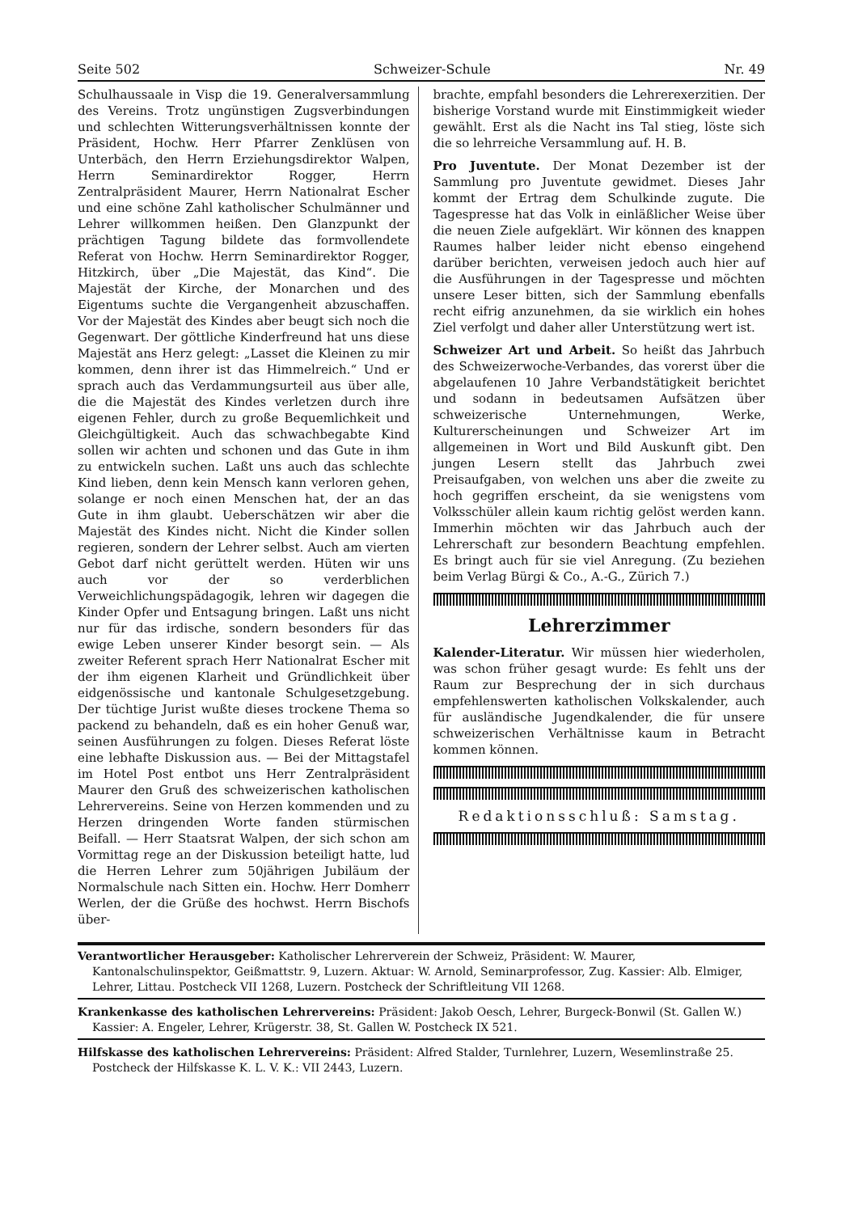Seite 502 Schweizer-Schule Nr. 49
Schulhaussaale in Visp die 19. Generalversammlung des Vereins. Trotz ungünstigen Zugsverbindungen und schlechten Witterungsverhältnissen konnte der Präsident, Hochw. Herr Pfarrer Zenklüsen von Unterbäch, den Herrn Erziehungsdirektor Walpen, Herrn Seminardirektor Rogger, Herrn Zentralpräsident Maurer, Herrn Nationalrat Escher und eine schöne Zahl katholischer Schulmänner und Lehrer willkommen heißen. Den Glanzpunkt der prächtigen Tagung bildete das formvollendete Referat von Hochw. Herrn Seminardirektor Rogger, Hitzkirch, über „Die Majestät, das Kind“. Die Majestät der Kirche, der Monarchen und des Eigentums suchte die Vergangenheit abzuschaffen. Vor der Majestät des Kindes aber beugt sich noch die Gegenwart. Der göttliche Kinderfreund hat uns diese Majestät ans Herz gelegt: „Lasset die Kleinen zu mir kommen, denn ihrer ist das Himmelreich.“ Und er sprach auch das Verdammungsurteil aus über alle, die die Majestät des Kindes verletzen durch ihre eigenen Fehler, durch zu große Bequemlichkeit und Gleichgültigkeit. Auch das schwachbegabte Kind sollen wir achten und schonen und das Gute in ihm zu entwickeln suchen. Laßt uns auch das schlechte Kind lieben, denn kein Mensch kann verloren gehen, solange er noch einen Menschen hat, der an das Gute in ihm glaubt. Ueberschätzen wir aber die Majestät des Kindes nicht. Nicht die Kinder sollen regieren, sondern der Lehrer selbst. Auch am vierten Gebot darf nicht gerüttelt werden. Hüten wir uns auch vor der so verderblichen Verweichlichungspädagogik, lehren wir dagegen die Kinder Opfer und Entsagung bringen. Laßt uns nicht nur für das irdische, sondern besonders für das ewige Leben unserer Kinder besorgt sein. — Als zweiter Referent sprach Herr Nationalrat Escher mit der ihm eigenen Klarheit und Gründlichkeit über eidgenössische und kantonale Schulgesetzgebung. Der tüchtige Jurist wußte dieses trockene Thema so packend zu behandeln, daß es ein hoher Genuß war, seinen Ausführungen zu folgen. Dieses Referat löste eine lebhafte Diskussion aus. — Bei der Mittagstafel im Hotel Post entbot uns Herr Zentralpräsident Maurer den Gruß des schweizerischen katholischen Lehrervereins. Seine von Herzen kommenden und zu Herzen dringenden Worte fanden stürmischen Beifall. — Herr Staatsrat Walpen, der sich schon am Vormittag rege an der Diskussion beteiligt hatte, lud die Herren Lehrer zum 50jährigen Jubiläum der Normalschule nach Sitten ein. Hochw. Herr Domherr Werlen, der die Grüße des hochwst. Herrn Bischofs über-
brachte, empfahl besonders die Lehrerexerzitien. Der bisherige Vorstand wurde mit Einstimmigkeit wieder gewählt. Erst als die Nacht ins Tal stieg, löste sich die so lehrreiche Versammlung auf. H. B.
Pro Juventute. Der Monat Dezember ist der Sammlung pro Juventute gewidmet. Dieses Jahr kommt der Ertrag dem Schulkinde zugute. Die Tagespresse hat das Volk in einläßlicher Weise über die neuen Ziele aufgeklärt. Wir können des knappen Raumes halber leider nicht ebenso eingehend darüber berichten, verweisen jedoch auch hier auf die Ausführungen in der Tagespresse und möchten unsere Leser bitten, sich der Sammlung ebenfalls recht eifrig anzunehmen, da sie wirklich ein hohes Ziel verfolgt und daher aller Unterstützung wert ist.
Schweizer Art und Arbeit. So heißt das Jahrbuch des Schweizerwoche-Verbandes, das vorerst über die abgelaufenen 10 Jahre Verbandstätigkeit berichtet und sodann in bedeutsamen Aufsätzen über schweizerische Unternehmungen, Werke, Kulturerscheinungen und Schweizer Art im allgemeinen in Wort und Bild Auskunft gibt. Den jungen Lesern stellt das Jahrbuch zwei Preisaufgaben, von welchen uns aber die zweite zu hoch gegriffen erscheint, da sie wenigstens vom Volksschüler allein kaum richtig gelöst werden kann. Immerhin möchten wir das Jahrbuch auch der Lehrerschaft zur besondern Beachtung empfehlen. Es bringt auch für sie viel Anregung. (Zu beziehen beim Verlag Bürgi & Co., A.-G., Zürich 7.)
Lehrerzimmer
Kalender-Literatur. Wir müssen hier wiederholen, was schon früher gesagt wurde: Es fehlt uns der Raum zur Besprechung der in sich durchaus empfehlenswerten katholischen Volkskalender, auch für ausländische Jugendkalender, die für unsere schweizerischen Verhältnisse kaum in Betracht kommen können.
Redaktionsschluß: Samstag.
Verantwortlicher Herausgeber: Katholischer Lehrerverein der Schweiz, Präsident: W. Maurer, Kantonalschulinspektor, Geißmattstr. 9, Luzern. Aktuar: W. Arnold, Seminarprofessor, Zug. Kassier: Alb. Elmiger, Lehrer, Littau. Postcheck VII 1268, Luzern. Postcheck der Schriftleitung VII 1268.
Krankenkasse des katholischen Lehrervereins: Präsident: Jakob Oesch, Lehrer, Burgeck-Bonwil (St. Gallen W.) Kassier: A. Engeler, Lehrer, Krügerstr. 38, St. Gallen W. Postcheck IX 521.
Hilfskasse des katholischen Lehrervereins: Präsident: Alfred Stalder, Turnlehrer, Luzern, Wesemlinstraße 25. Postcheck der Hilfskasse K. L. V. K.: VII 2443, Luzern.